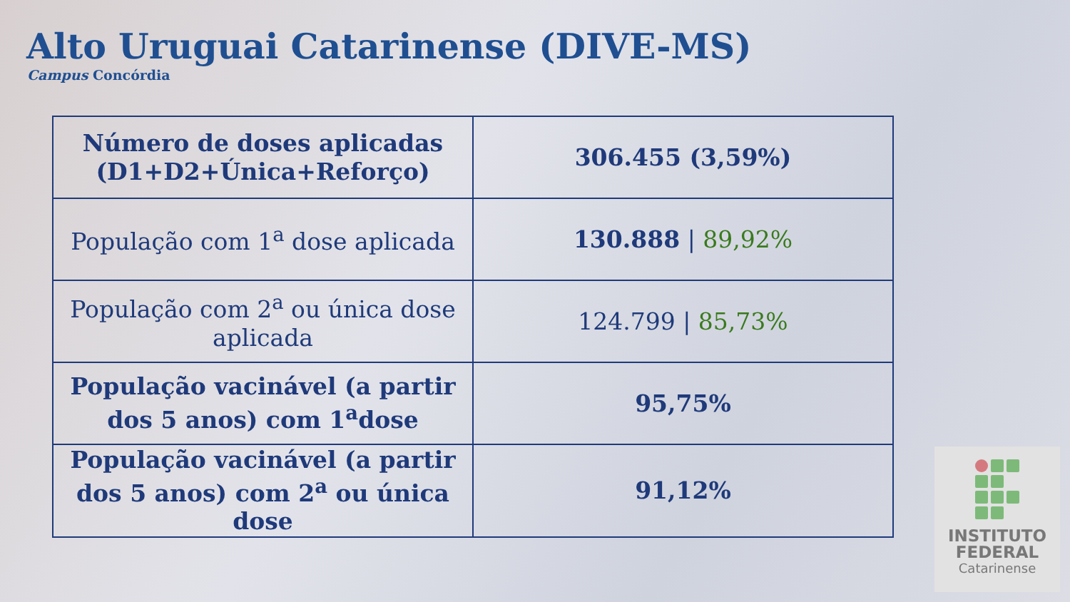Alto Uruguai Catarinense (DIVE-MS)
Campus Concórdia
| Número de doses aplicadas (D1+D2+Única+Reforço) | 306.455 (3,59%) |
| População com 1<sup>a</sup> dose aplicada | 130.888 / 89,92% |
| População com 2<sup>a</sup> ou única dose aplicada | 124.799 / 85,73% |
| População vacinável (a partir dos 5 anos) com 1<sup>a</sup>dose | 95,75% |
| População vacinável (a partir dos 5 anos) com 2<sup>a</sup> ou única dose | 91,12% |
INSTITUTO
FEDERAL
Catarinense